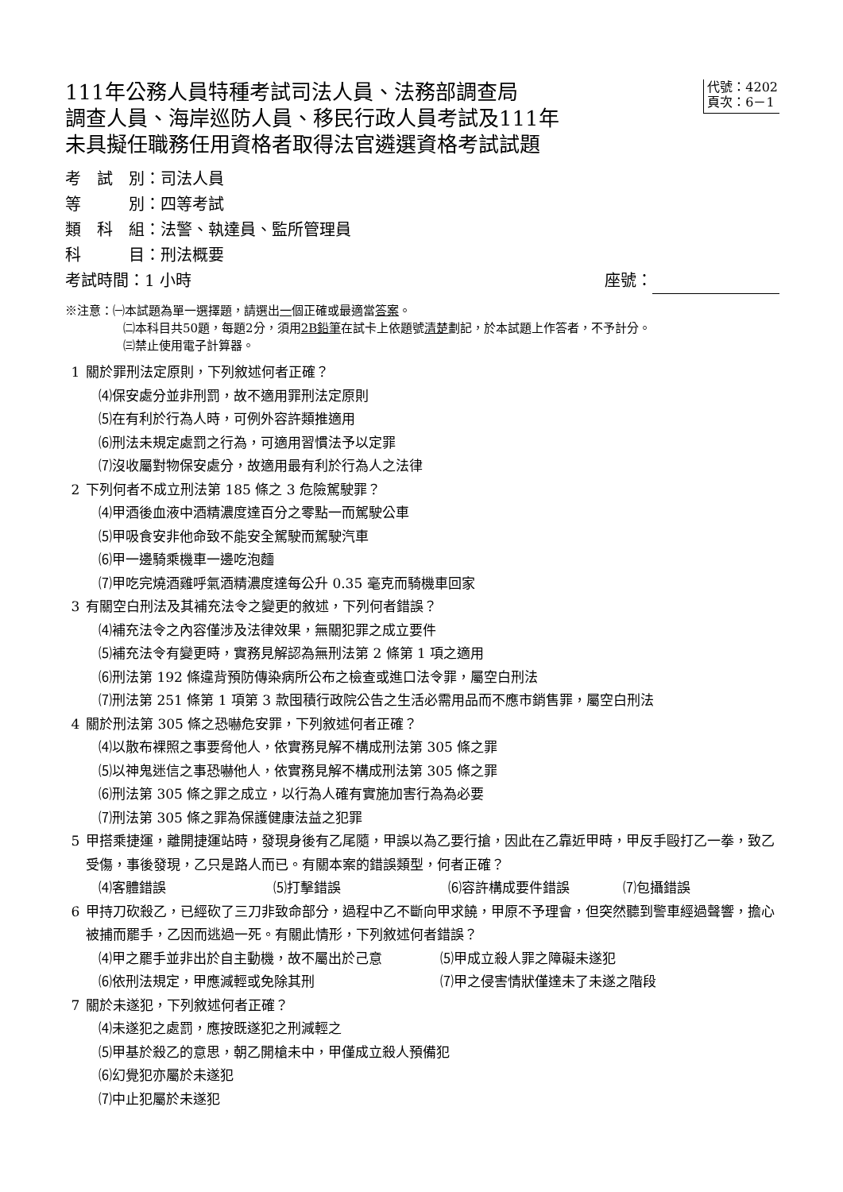111年公務人員特種考試司法人員、法務部調查局
調查人員、海岸巡防人員、移民行政人員考試及111年
未具擬任職務任用資格者取得法官遴選資格考試試題
代號：4202
頁次：6－1
考　試　別：司法人員
等　　　別：四等考試
類　科　組：法警、執達員、監所管理員
科　　　目：刑法概要
考試時間：1 小時 座號：
※注意：㈠本試題為單一選擇題，請選出一個正確或最適當答案。
㈡本科目共50題，每題2分，須用2B鉛筆在試卡上依題號清楚劃記，於本試題上作答者，不予計分。
㈢禁止使用電子計算器。
1 關於罪刑法定原則，下列敘述何者正確？
⑷保安處分並非刑罰，故不適用罪刑法定原則
⑸在有利於行為人時，可例外容許類推適用
⑹刑法未規定處罰之行為，可適用習慣法予以定罪
⑺沒收屬對物保安處分，故適用最有利於行為人之法律
2 下列何者不成立刑法第 185 條之 3 危險駕駛罪？
⑷甲酒後血液中酒精濃度達百分之零點一而駕駛公車
⑸甲吸食安非他命致不能安全駕駛而駕駛汽車
⑹甲一邊騎乘機車一邊吃泡麵
⑺甲吃完燒酒雞呼氣酒精濃度達每公升 0.35 毫克而騎機車回家
3 有關空白刑法及其補充法令之變更的敘述，下列何者錯誤？
⑷補充法令之內容僅涉及法律效果，無關犯罪之成立要件
⑸補充法令有變更時，實務見解認為無刑法第 2 條第 1 項之適用
⑹刑法第 192 條違背預防傳染病所公布之檢查或進口法令罪，屬空白刑法
⑺刑法第 251 條第 1 項第 3 款囤積行政院公告之生活必需用品而不應市銷售罪，屬空白刑法
4 關於刑法第 305 條之恐嚇危安罪，下列敘述何者正確？
⑷以散布裸照之事要脅他人，依實務見解不構成刑法第 305 條之罪
⑸以神鬼迷信之事恐嚇他人，依實務見解不構成刑法第 305 條之罪
⑹刑法第 305 條之罪之成立，以行為人確有實施加害行為為必要
⑺刑法第 305 條之罪為保護健康法益之犯罪
5 甲搭乘捷運，離開捷運站時，發現身後有乙尾隨，甲誤以為乙要行搶，因此在乙靠近甲時，甲反手毆打乙一拳，致乙受傷，事後發現，乙只是路人而已。有關本案的錯誤類型，何者正確？
⑷客體錯誤 ⑸打擊錯誤 ⑹容許構成要件錯誤 ⑺包攝錯誤
6 甲持刀砍殺乙，已經砍了三刀非致命部分，過程中乙不斷向甲求饒，甲原不予理會，但突然聽到警車經過聲響，擔心被捕而罷手，乙因而逃過一死。有關此情形，下列敘述何者錯誤？
⑷甲之罷手並非出於自主動機，故不屬出於己意 ⑸甲成立殺人罪之障礙未遂犯 ⑹依刑法規定，甲應減輕或免除其刑 ⑺甲之侵害情狀僅達未了未遂之階段
7 關於未遂犯，下列敘述何者正確？
⑷未遂犯之處罰，應按既遂犯之刑減輕之
⑸甲基於殺乙的意思，朝乙開槍未中，甲僅成立殺人預備犯
⑹幻覺犯亦屬於未遂犯
⑺中止犯屬於未遂犯